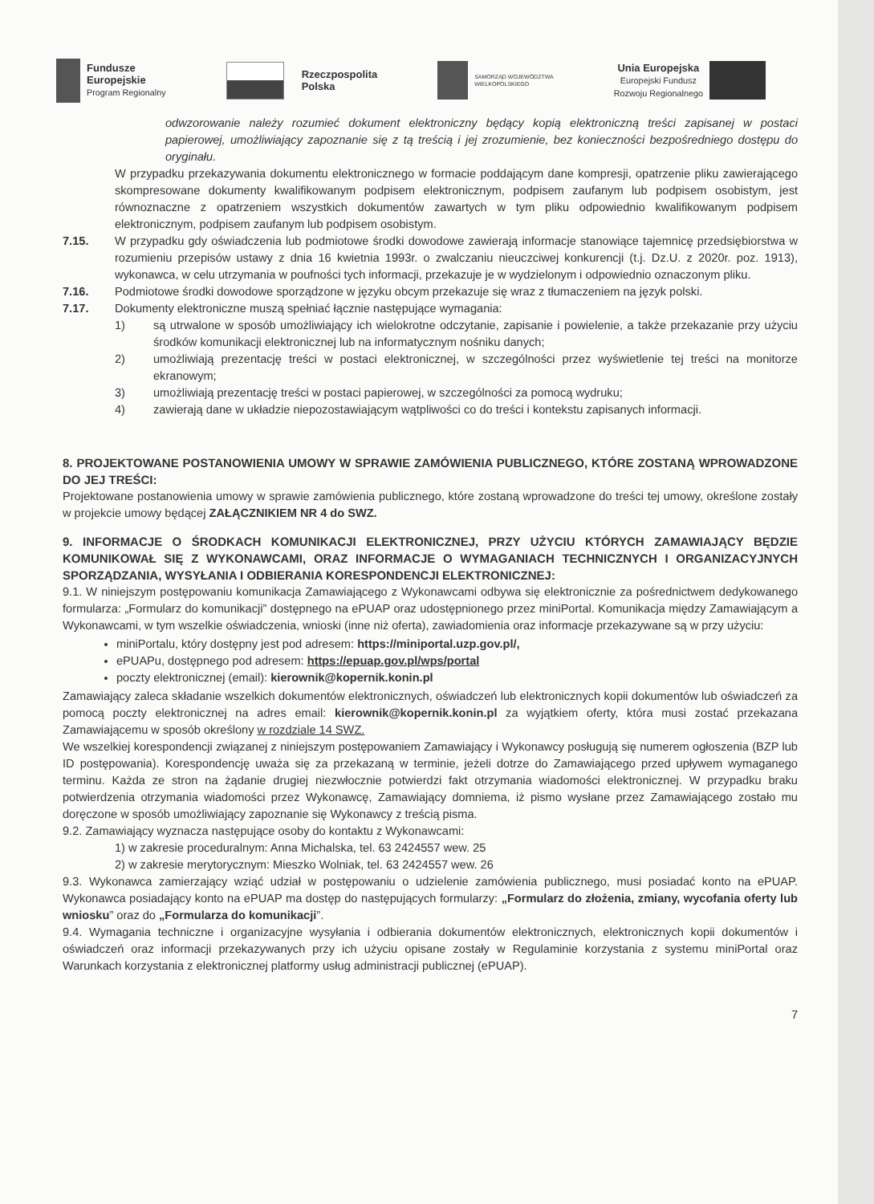Fundusze
Europejskie
Program Regionalny
Rzeczpospolita
Polska
SAMORZĄD WOJEWÓDZTWA
WIELKOPOLSKIEGO
Unia Europejska
Europejski Fundusz
Rozwoju Regionalnego
odwzorowanie należy rozumieć dokument elektroniczny będący kopią elektroniczną treści zapisanej w postaci papierowej, umożliwiający zapoznanie się z tą treścią i jej zrozumienie, bez konieczności bezpośredniego dostępu do oryginału.
W przypadku przekazywania dokumentu elektronicznego w formacie poddającym dane kompresji, opatrzenie pliku zawierającego skompresowane dokumenty kwalifikowanym podpisem elektronicznym, podpisem zaufanym lub podpisem osobistym, jest równoznaczne z opatrzeniem wszystkich dokumentów zawartych w tym pliku odpowiednio kwalifikowanym podpisem elektronicznym, podpisem zaufanym lub podpisem osobistym.
7.15. W przypadku gdy oświadczenia lub podmiotowe środki dowodowe zawierają informacje stanowiące tajemnicę przedsiębiorstwa w rozumieniu przepisów ustawy z dnia 16 kwietnia 1993r. o zwalczaniu nieuczciwej konkurencji (t.j. Dz.U. z 2020r. poz. 1913), wykonawca, w celu utrzymania w poufności tych informacji, przekazuje je w wydzielonym i odpowiednio oznaczonym pliku.
7.16. Podmiotowe środki dowodowe sporządzone w języku obcym przekazuje się wraz z tłumaczeniem na język polski.
7.17. Dokumenty elektroniczne muszą spełniać łącznie następujące wymagania:
1) są utrwalone w sposób umożliwiający ich wielokrotne odczytanie, zapisanie i powielenie, a także przekazanie przy użyciu środków komunikacji elektronicznej lub na informatycznym nośniku danych;
2) umożliwiają prezentację treści w postaci elektronicznej, w szczególności przez wyświetlenie tej treści na monitorze ekranowym;
3) umożliwiają prezentację treści w postaci papierowej, w szczególności za pomocą wydruku;
4) zawierają dane w układzie niepozostawiającym wątpliwości co do treści i kontekstu zapisanych informacji.
8. PROJEKTOWANE POSTANOWIENIA UMOWY W SPRAWIE ZAMÓWIENIA PUBLICZNEGO, KTÓRE ZOSTANĄ WPROWADZONE DO JEJ TREŚCI:
Projektowane postanowienia umowy w sprawie zamówienia publicznego, które zostaną wprowadzone do treści tej umowy, określone zostały w projekcie umowy będącej ZAŁĄCZNIKIEM NR 4 do SWZ.
9. INFORMACJE O ŚRODKACH KOMUNIKACJI ELEKTRONICZNEJ, PRZY UŻYCIU KTÓRYCH ZAMAWIAJĄCY BĘDZIE KOMUNIKOWAŁ SIĘ Z WYKONAWCAMI, ORAZ INFORMACJE O WYMAGANIACH TECHNICZNYCH I ORGANIZACYJNYCH SPORZĄDZANIA, WYSYŁANIA I ODBIERANIA KORESPONDENCJI ELEKTRONICZNEJ:
9.1. W niniejszym postępowaniu komunikacja Zamawiającego z Wykonawcami odbywa się elektronicznie za pośrednictwem dedykowanego formularza: „Formularz do komunikacji” dostępnego na ePUAP oraz udostępnionego przez miniPortal. Komunikacja między Zamawiającym a Wykonawcami, w tym wszelkie oświadczenia, wnioski (inne niż oferta), zawiadomienia oraz informacje przekazywane są w przy użyciu:
miniPortalu, który dostępny jest pod adresem: https://miniportal.uzp.gov.pl/,
ePUAPu, dostępnego pod adresem: https://epuap.gov.pl/wps/portal
poczty elektronicznej (email): kierownik@kopernik.konin.pl
Zamawiający zaleca składanie wszelkich dokumentów elektronicznych, oświadczeń lub elektronicznych kopii dokumentów lub oświadczeń za pomocą poczty elektronicznej na adres email: kierownik@kopernik.konin.pl za wyjątkiem oferty, która musi zostać przekazana Zamawiającemu w sposób określony w rozdziale 14 SWZ.
We wszelkiej korespondencji związanej z niniejszym postępowaniem Zamawiający i Wykonawcy posługują się numerem ogłoszenia (BZP lub ID postępowania). Korespondencję uważa się za przekazaną w terminie, jeżeli dotrze do Zamawiającego przed upływem wymaganego terminu. Każda ze stron na żądanie drugiej niezwłocznie potwierdzi fakt otrzymania wiadomości elektronicznej. W przypadku braku potwierdzenia otrzymania wiadomości przez Wykonawcę, Zamawiający domniema, iż pismo wysłane przez Zamawiającego zostało mu doręczone w sposób umożliwiający zapoznanie się Wykonawcy z treścią pisma.
9.2. Zamawiający wyznacza następujące osoby do kontaktu z Wykonawcami:
1) w zakresie proceduralnym: Anna Michalska, tel. 63 2424557 wew. 25
2) w zakresie merytorycznym: Mieszko Wolniak, tel. 63 2424557 wew. 26
9.3. Wykonawca zamierzający wziąć udział w postępowaniu o udzielenie zamówienia publicznego, musi posiadać konto na ePUAP. Wykonawca posiadający konto na ePUAP ma dostęp do następujących formularzy: „Formularz do złożenia, zmiany, wycofania oferty lub wniosku” oraz do „Formularza do komunikacji”.
9.4. Wymagania techniczne i organizacyjne wysyłania i odbierania dokumentów elektronicznych, elektronicznych kopii dokumentów i oświadczeń oraz informacji przekazywanych przy ich użyciu opisane zostały w Regulaminie korzystania z systemu miniPortal oraz Warunkach korzystania z elektronicznej platformy usług administracji publicznej (ePUAP).
7